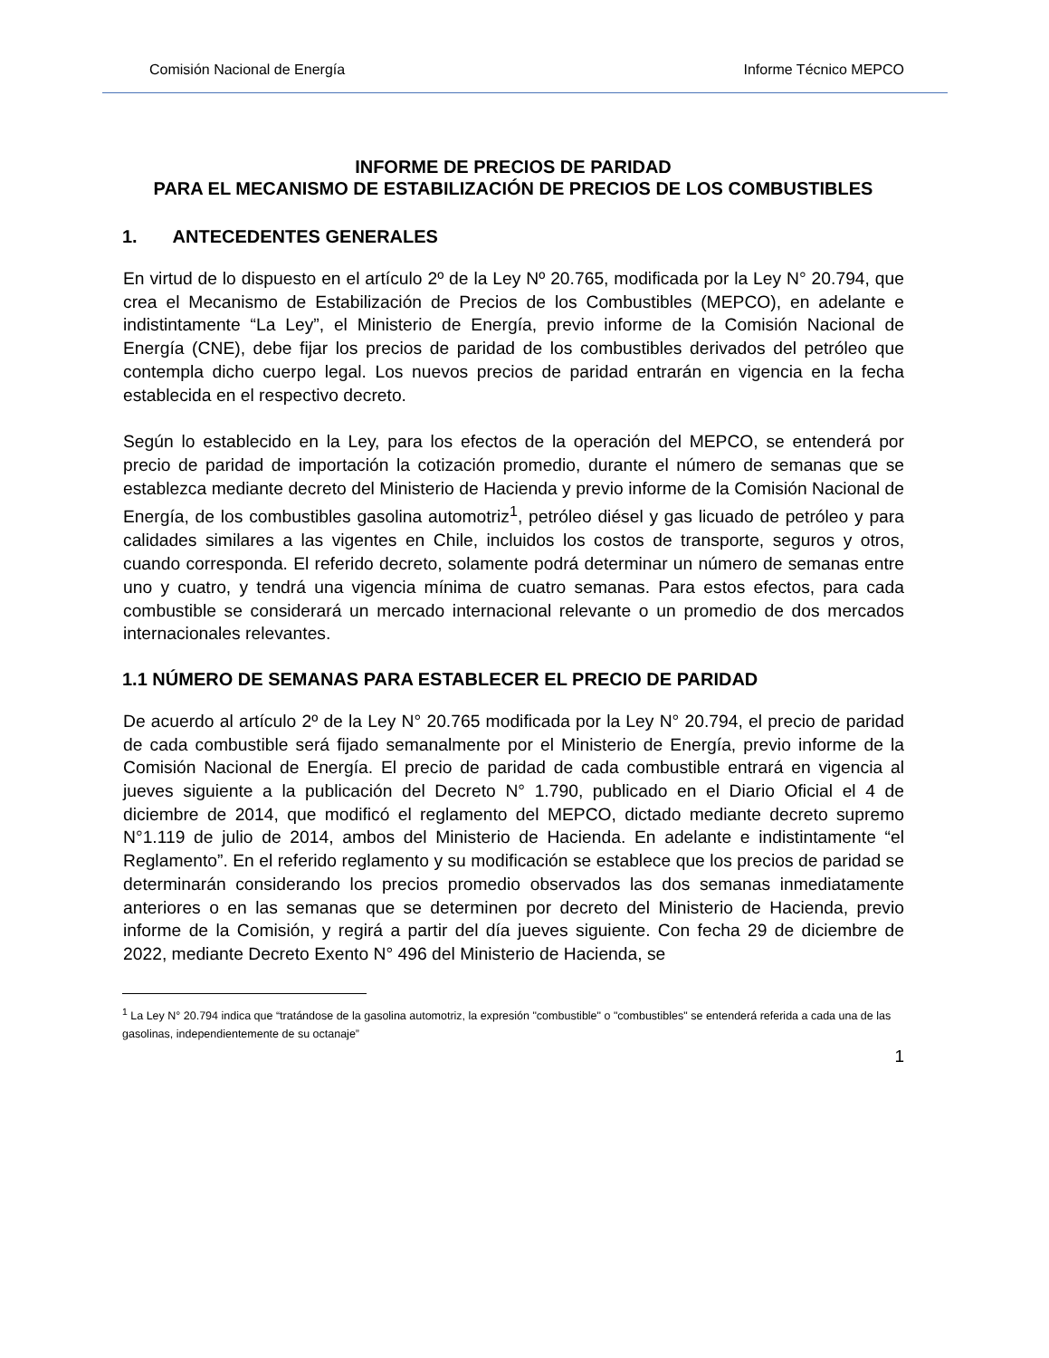Comisión Nacional de Energía Informe Técnico MEPCO
INFORME DE PRECIOS DE PARIDAD
PARA EL MECANISMO DE ESTABILIZACIÓN DE PRECIOS DE LOS COMBUSTIBLES
1. ANTECEDENTES GENERALES
En virtud de lo dispuesto en el artículo 2º de la Ley Nº 20.765, modificada por la Ley N° 20.794, que crea el Mecanismo de Estabilización de Precios de los Combustibles (MEPCO), en adelante e indistintamente “La Ley”, el Ministerio de Energía, previo informe de la Comisión Nacional de Energía (CNE), debe fijar los precios de paridad de los combustibles derivados del petróleo que contempla dicho cuerpo legal. Los nuevos precios de paridad entrarán en vigencia en la fecha establecida en el respectivo decreto.
Según lo establecido en la Ley, para los efectos de la operación del MEPCO, se entenderá por precio de paridad de importación la cotización promedio, durante el número de semanas que se establezca mediante decreto del Ministerio de Hacienda y previo informe de la Comisión Nacional de Energía, de los combustibles gasolina automotriz<sup>1</sup>, petróleo diésel y gas licuado de petróleo y para calidades similares a las vigentes en Chile, incluidos los costos de transporte, seguros y otros, cuando corresponda. El referido decreto, solamente podrá determinar un número de semanas entre uno y cuatro, y tendrá una vigencia mínima de cuatro semanas. Para estos efectos, para cada combustible se considerará un mercado internacional relevante o un promedio de dos mercados internacionales relevantes.
1.1 NÚMERO DE SEMANAS PARA ESTABLECER EL PRECIO DE PARIDAD
De acuerdo al artículo 2º de la Ley N° 20.765 modificada por la Ley N° 20.794, el precio de paridad de cada combustible será fijado semanalmente por el Ministerio de Energía, previo informe de la Comisión Nacional de Energía. El precio de paridad de cada combustible entrará en vigencia al jueves siguiente a la publicación del Decreto N° 1.790, publicado en el Diario Oficial el 4 de diciembre de 2014, que modificó el reglamento del MEPCO, dictado mediante decreto supremo N°1.119 de julio de 2014, ambos del Ministerio de Hacienda. En adelante e indistintamente “el Reglamento”. En el referido reglamento y su modificación se establece que los precios de paridad se determinarán considerando los precios promedio observados las dos semanas inmediatamente anteriores o en las semanas que se determinen por decreto del Ministerio de Hacienda, previo informe de la Comisión, y regirá a partir del día jueves siguiente. Con fecha 29 de diciembre de 2022, mediante Decreto Exento N° 496 del Ministerio de Hacienda, se
<sup>1</sup> La Ley N° 20.794 indica que “tratándose de la gasolina automotriz, la expresión "combustible" o "combustibles" se entenderá referida a cada una de las gasolinas, independientemente de su octanaje”
1